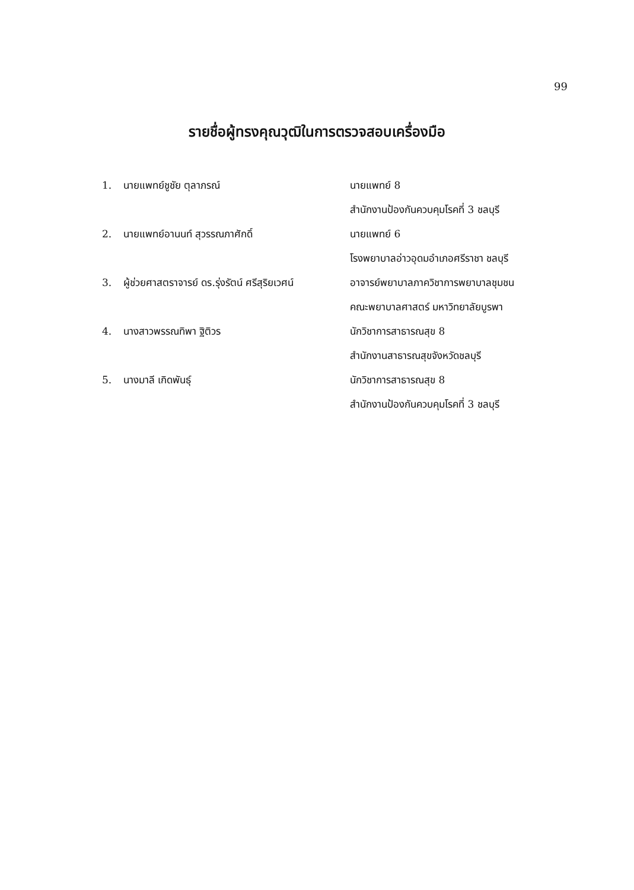99
รายชื่อผู้ทรงคุณวุฒิในการตรวจสอบเครื่องมือ
1. นายแพทย์ชูชัย ตุลาภรณ์ นายแพทย์ 8
สำนักงานป้องกันควบคุมโรคที่ 3 ชลบุรี
2. นายแพทย์อานนท์ สุวรรณภาศักดิ์ นายแพทย์ 6
โรงพยาบาลอ่าวอุดมอำเภอศรีราชา ชลบุรี
3. ผู้ช่วยศาสตราจารย์ ดร.รุ่งรัตน์ ศรีสุริยเวศน์
อาจารย์พยาบาลภาควิชาการพยาบาลชุมชน
คณะพยาบาลศาสตร์ มหาวิทยาลัยบูรพา
4. นางสาวพรรณทิพา ฐิติวร นักวิชาการสาธารณสุข 8
สำนักงานสาธารณสุขจังหวัดชลบุรี
5. นางมาลี เกิดพันธุ์ นักวิชาการสาธารณสุข 8
สำนักงานป้องกันควบคุมโรคที่ 3 ชลบุรี